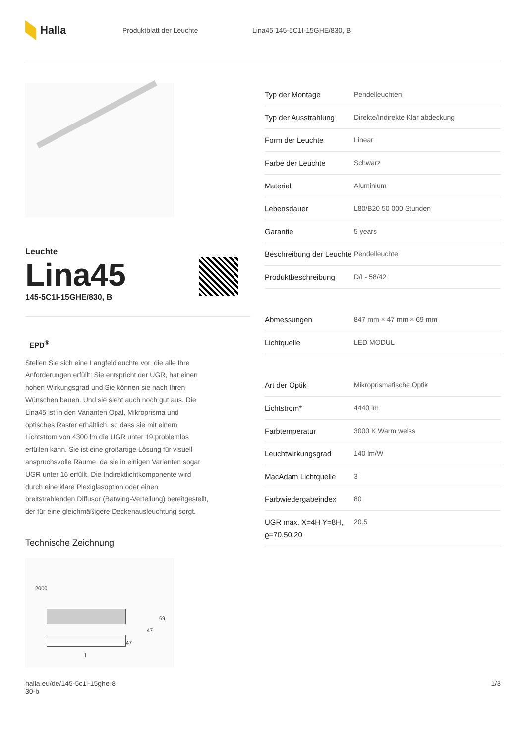Halla
Produktblatt der Leuchte Lina45 145-5C1I-15GHE/830, B
Leuchte
Lina45
145-5C1I-15GHE/830, B
EPD<sup>®</sup>
Stellen Sie sich eine Langfeldleuchte vor, die alle Ihre Anforderungen erfüllt: Sie entspricht der UGR, hat einen hohen Wirkungsgrad und Sie können sie nach Ihren Wünschen bauen. Und sie sieht auch noch gut aus. Die Lina45 ist in den Varianten Opal, Mikroprisma und optisches Raster erhältlich, so dass sie mit einem Lichtstrom von 4300 lm die UGR unter 19 problemlos erfüllen kann. Sie ist eine großartige Lösung für visuell anspruchsvolle Räume, da sie in einigen Varianten sogar UGR unter 16 erfüllt. Die Indirektlichtkomponente wird durch eine klare Plexiglasoption oder einen breitstrahlenden Diffusor (Batwing-Verteilung) bereitgestellt, der für eine gleichmäßigere Deckenausleuchtung sorgt.
Technische Zeichnung
2000
69
47
47
l
| Typ der Montage | Pendelleuchten |
| Typ der Ausstrahlung | Direkte/Indirekte Klar abdeckung |
| Form der Leuchte | Linear |
| Farbe der Leuchte | Schwarz |
| Material | Aluminium |
| Lebensdauer | L80/B20 50 000 Stunden |
| Garantie | 5 years |
| Beschreibung der Leuchte | Pendelleuchte |
| Produktbeschreibung | D/I - 58/42 |
| Abmessungen | 847 mm × 47 mm × 69 mm |
| Lichtquelle | LED MODUL |
| Art der Optik | Mikroprismatische Optik |
| Lichtstrom* | 4440 lm |
| Farbtemperatur | 3000 K Warm weiss |
| Leuchtwirkungsgrad | 140 lm/W |
| MacAdam Lichtquelle | 3 |
| Farbwiedergabeindex | 80 |
| UGR max. X=4H Y=8H, ϱ=70,50,20 | 20.5 |
halla.eu/de/145-5c1i-15ghe-8
30-b 1/3